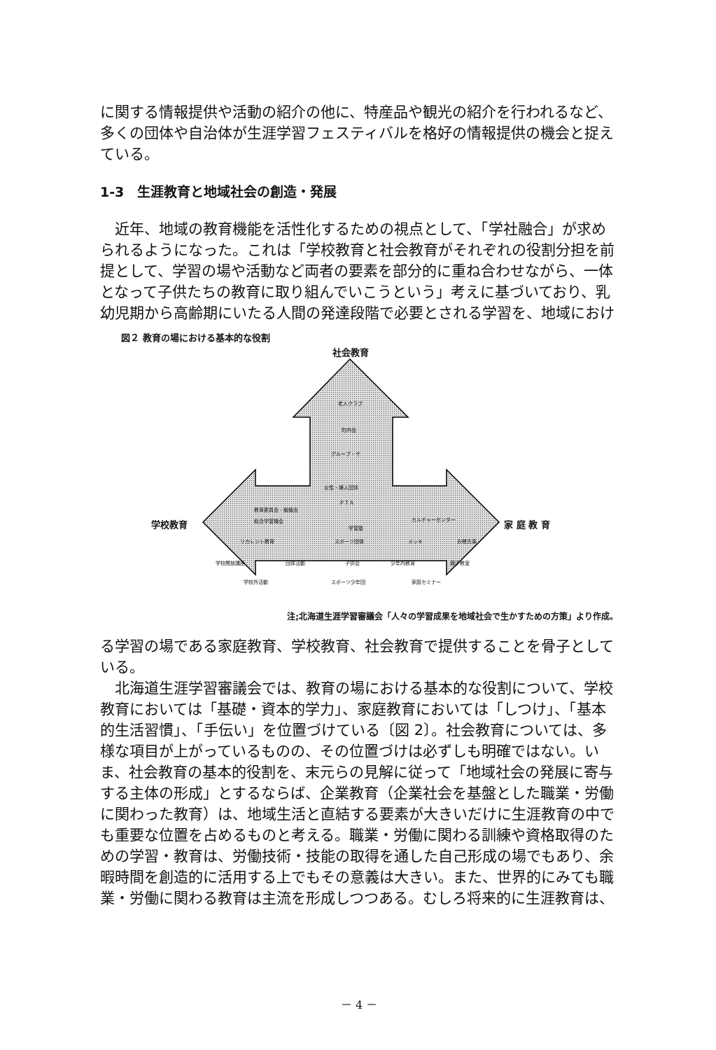に関する情報提供や活動の紹介の他に、特産品や観光の紹介を行われるなど、多くの団体や自治体が生涯学習フェスティバルを格好の情報提供の機会と捉えている。
1-3　生涯教育と地域社会の創造・発展
　近年、地域の教育機能を活性化するための視点として、「学社融合」が求められるようになった。これは「学校教育と社会教育がそれぞれの役割分担を前提として、学習の場や活動など両者の要素を部分的に重ね合わせながら、一体となって子供たちの教育に取り組んでいこうという」考えに基づいており、乳幼児期から高齢期にいたる人間の発達段階で必要とされる学習を、地域におけ
図２ 教育の場における基本的な役割
社会教育
学校教育 家 庭 教 育
老人クラブ
町内会
グループ・サ
女性・婦人団体
ＰＴＡ
教育委員会・議議会
総合学習機会
学習塾
カルチャーセンター
リカレント教育 スポーツ団体 メッキ お稽古事
学校開放講座 団体活動 子供会 少年内教育 親子教室
学校外活動 スポーツ少年団 家庭セミナー
注;北海道生涯学習審議会「人々の学習成果を地域社会で生かすための方策」より作成。
る学習の場である家庭教育、学校教育、社会教育で提供することを骨子としている。
　北海道生涯学習審議会では、教育の場における基本的な役割について、学校教育においては「基礎・資本的学力」、家庭教育においては「しつけ」、「基本的生活習慣」、「手伝い」を位置づけている〔図 2〕。社会教育については、多様な項目が上がっているものの、その位置づけは必ずしも明確ではない。いま、社会教育の基本的役割を、末元らの見解に従って「地域社会の発展に寄与する主体の形成」とするならば、企業教育（企業社会を基盤とした職業・労働に関わった教育）は、地域生活と直結する要素が大きいだけに生涯教育の中でも重要な位置を占めるものと考える。職業・労働に関わる訓練や資格取得のための学習・教育は、労働技術・技能の取得を通した自己形成の場でもあり、余暇時間を創造的に活用する上でもその意義は大きい。また、世界的にみても職業・労働に関わる教育は主流を形成しつつある。むしろ将来的に生涯教育は、
－ 4 －